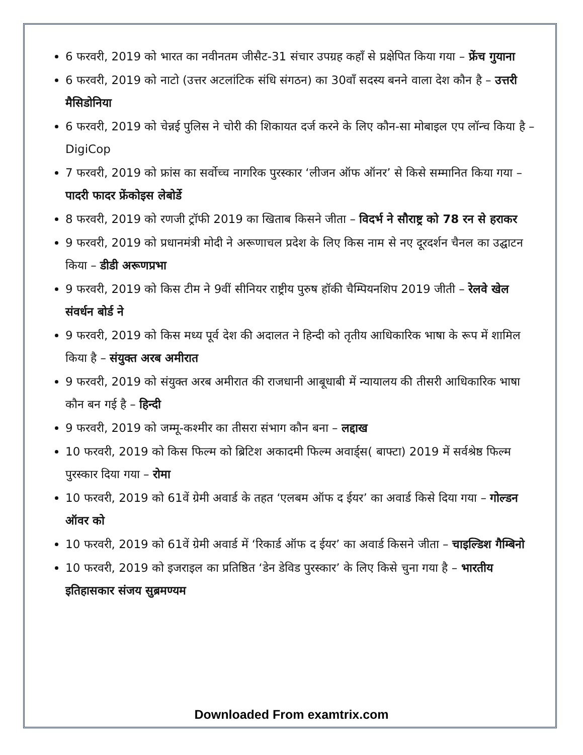6 फरवरी, 2019 को भारत का नवीनतम जीसैट-31 संचार उपग्रह कहाँ से प्रक्षेपित किया गया – फ्रेंच गुयाना
6 फरवरी, 2019 को नाटो (उत्तर अटलांटिक संधि संगठन) का 30वाँ सदस्य बनने वाला देश कौन है – उत्तरी मैसिडोनिया
6 फरवरी, 2019 को चेन्नई पुलिस ने चोरी की शिकायत दर्ज करने के लिए कौन-सा मोबाइल एप लॉन्च किया है – DigiCop
7 फरवरी, 2019 को फ्रांस का सर्वोच्च नागरिक पुरस्कार ‘लीजन ऑफ ऑनर’ से किसे सम्मानित किया गया – पादरी फादर फ्रेंकोइस लेबोर्डे
8 फरवरी, 2019 को रणजी ट्रॉफी 2019 का खिताब किसने जीता – विदर्भ ने सौराष्ट्र को 78 रन से हराकर
9 फरवरी, 2019 को प्रधानमंत्री मोदी ने अरूणाचल प्रदेश के लिए किस नाम से नए दूरदर्शन चैनल का उद्घाटन किया – डीडी अरूणप्रभा
9 फरवरी, 2019 को किस टीम ने 9वीं सीनियर राष्ट्रीय पुरुष हॉकी चैम्पियनशिप 2019 जीती – रेलवे खेल संवर्धन बोर्ड ने
9 फरवरी, 2019 को किस मध्य पूर्व देश की अदालत ने हिन्दी को तृतीय आधिकारिक भाषा के रूप में शामिल किया है – संयुक्त अरब अमीरात
9 फरवरी, 2019 को संयुक्त अरब अमीरात की राजधानी आबूधाबी में न्यायालय की तीसरी आधिकारिक भाषा कौन बन गई है – हिन्दी
9 फरवरी, 2019 को जम्मू-कश्मीर का तीसरा संभाग कौन बना – लद्दाख
10 फरवरी, 2019 को किस फिल्म को ब्रिटिश अकादमी फिल्म अवार्ड्स( बाफ्टा) 2019 में सर्वश्रेष्ठ फिल्म पुरस्कार दिया गया – रोमा
10 फरवरी, 2019 को 61वें ग्रेमी अवार्ड के तहत ‘एलबम ऑफ द ईयर’ का अवार्ड किसे दिया गया – गोल्डन ऑवर को
10 फरवरी, 2019 को 61वें ग्रेमी अवार्ड में ‘रिकार्ड ऑफ द ईयर’ का अवार्ड किसने जीता – चाइल्डिश गैम्बिनो
10 फरवरी, 2019 को इजराइल का प्रतिष्ठित ‘डेन डेविड पुरस्कार’ के लिए किसे चुना गया है – भारतीय इतिहासकार संजय सुब्रमण्यम
Downloaded From examtrix.com